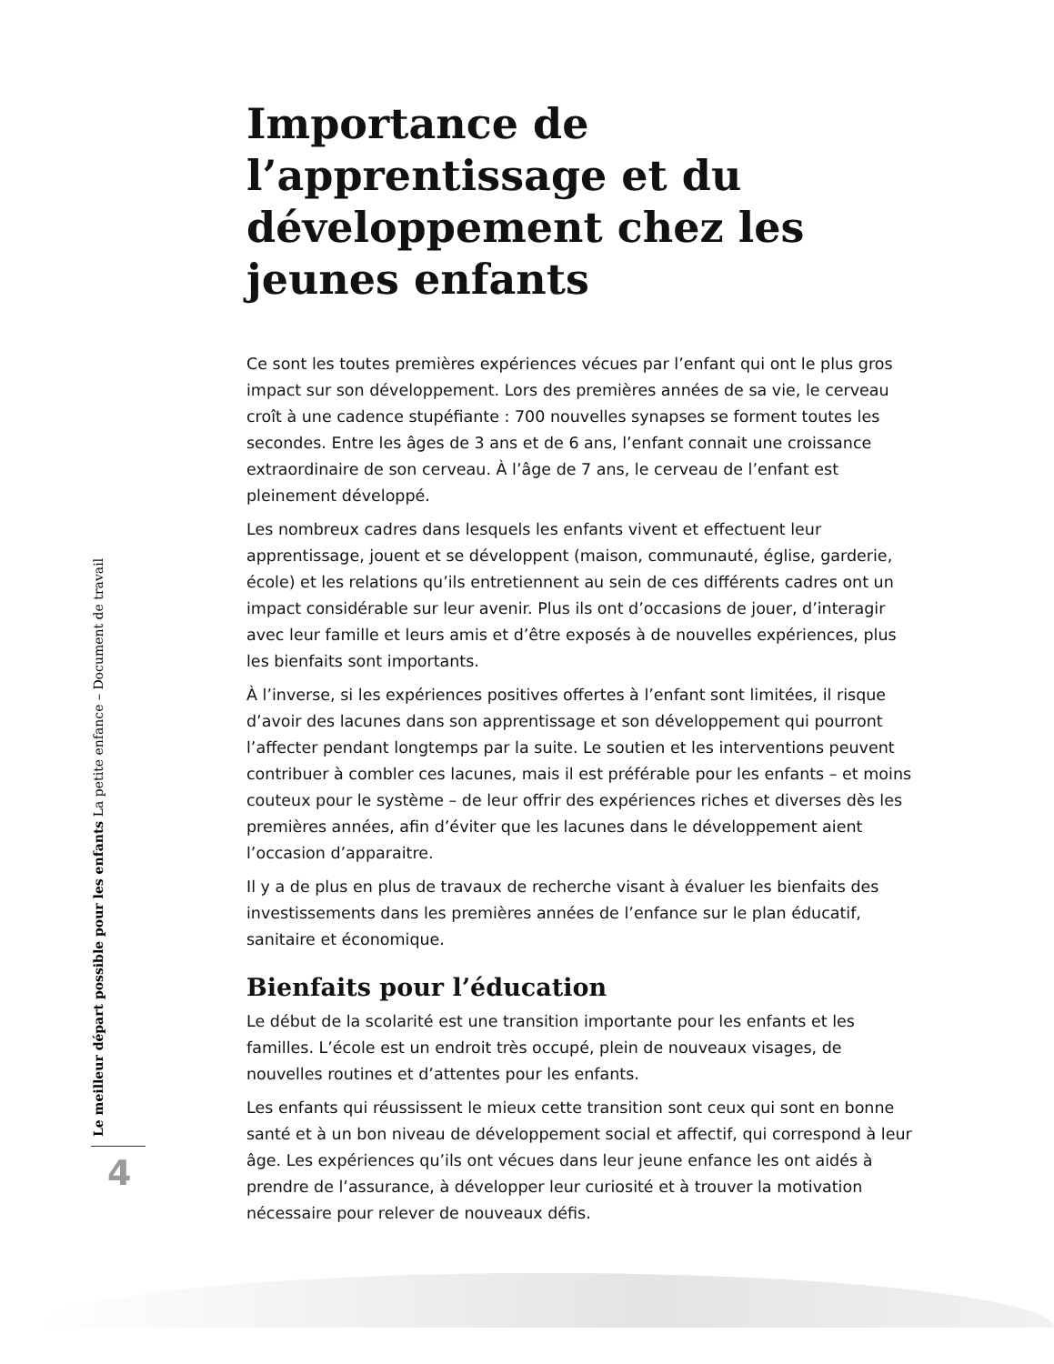Importance de l’apprentissage et du développement chez les jeunes enfants
Ce sont les toutes premières expériences vécues par l’enfant qui ont le plus gros impact sur son développement. Lors des premières années de sa vie, le cerveau croît à une cadence stupéfiante : 700 nouvelles synapses se forment toutes les secondes. Entre les âges de 3 ans et de 6 ans, l’enfant connait une croissance extraordinaire de son cerveau. À l’âge de 7 ans, le cerveau de l’enfant est pleinement développé.
Les nombreux cadres dans lesquels les enfants vivent et effectuent leur apprentissage, jouent et se développent (maison, communauté, église, garderie, école) et les relations qu’ils entretiennent au sein de ces différents cadres ont un impact considérable sur leur avenir. Plus ils ont d’occasions de jouer, d’interagir avec leur famille et leurs amis et d’être exposés à de nouvelles expériences, plus les bienfaits sont importants.
À l’inverse, si les expériences positives offertes à l’enfant sont limitées, il risque d’avoir des lacunes dans son apprentissage et son développement qui pourront l’affecter pendant longtemps par la suite. Le soutien et les interventions peuvent contribuer à combler ces lacunes, mais il est préférable pour les enfants – et moins couteux pour le système – de leur offrir des expériences riches et diverses dès les premières années, afin d’éviter que les lacunes dans le développement aient l’occasion d’apparaitre.
Il y a de plus en plus de travaux de recherche visant à évaluer les bienfaits des investissements dans les premières années de l’enfance sur le plan éducatif, sanitaire et économique.
Bienfaits pour l’éducation
Le début de la scolarité est une transition importante pour les enfants et les familles. L’école est un endroit très occupé, plein de nouveaux visages, de nouvelles routines et d’attentes pour les enfants.
Les enfants qui réussissent le mieux cette transition sont ceux qui sont en bonne santé et à un bon niveau de développement social et affectif, qui correspond à leur âge. Les expériences qu’ils ont vécues dans leur jeune enfance les ont aidés à prendre de l’assurance, à développer leur curiosité et à trouver la motivation nécessaire pour relever de nouveaux défis.
Le meilleur départ possible pour les enfants La petite enfance – Document de travail
4